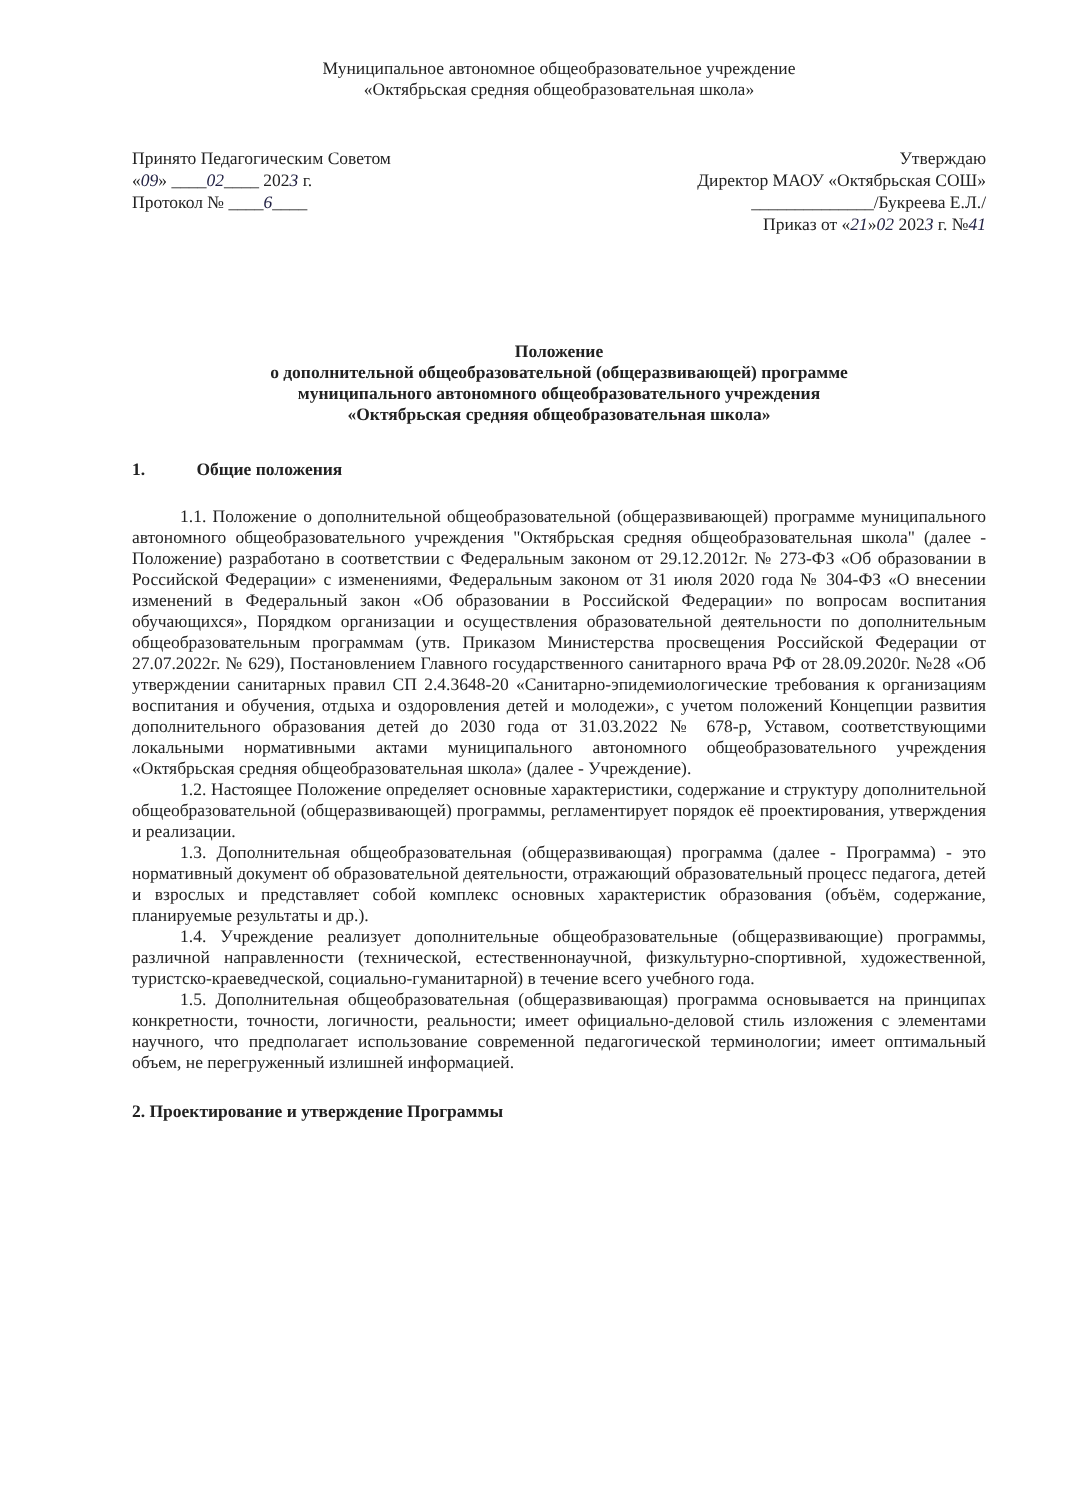Муниципальное автономное общеобразовательное учреждение
«Октябрьская средняя общеобразовательная школа»
Принято Педагогическим Советом
«09» ____02____ 2023 г.
Протокол № ____6____
Утверждаю
Директор МАОУ «Октябрьская СОШ»
______________/Букреева Е.Л./
Приказ от «21»02 2023 г. №41
Положение
о дополнительной общеобразовательной (общеразвивающей) программе
муниципального автономного общеобразовательного учреждения
«Октябрьская средняя общеобразовательная школа»
1. Общие положения
1.1. Положение о дополнительной общеобразовательной (общеразвивающей) программе муниципального автономного общеобразовательного учреждения "Октябрьская средняя общеобразовательная школа" (далее - Положение) разработано в соответствии с Федеральным законом от 29.12.2012г. № 273-ФЗ «Об образовании в Российской Федерации» с изменениями, Федеральным законом от 31 июля 2020 года № 304-ФЗ «О внесении изменений в Федеральный закон «Об образовании в Российской Федерации» по вопросам воспитания обучающихся», Порядком организации и осуществления образовательной деятельности по дополнительным общеобразовательным программам (утв. Приказом Министерства просвещения Российской Федерации от 27.07.2022г. № 629), Постановлением Главного государственного санитарного врача РФ от 28.09.2020г. №28 «Об утверждении санитарных правил СП 2.4.3648-20 «Санитарно-эпидемиологические требования к организациям воспитания и обучения, отдыха и оздоровления детей и молодежи», с учетом положений Концепции развития дополнительного образования детей до 2030 года от 31.03.2022 № 678-р, Уставом, соответствующими локальными нормативными актами муниципального автономного общеобразовательного учреждения «Октябрьская средняя общеобразовательная школа» (далее - Учреждение).
1.2. Настоящее Положение определяет основные характеристики, содержание и структуру дополнительной общеобразовательной (общеразвивающей) программы, регламентирует порядок её проектирования, утверждения и реализации.
1.3. Дополнительная общеобразовательная (общеразвивающая) программа (далее - Программа) - это нормативный документ об образовательной деятельности, отражающий образовательный процесс педагога, детей и взрослых и представляет собой комплекс основных характеристик образования (объём, содержание, планируемые результаты и др.).
1.4. Учреждение реализует дополнительные общеобразовательные (общеразвивающие) программы, различной направленности (технической, естественнонаучной, физкультурно-спортивной, художественной, туристско-краеведческой, социально-гуманитарной) в течение всего учебного года.
1.5. Дополнительная общеобразовательная (общеразвивающая) программа основывается на принципах конкретности, точности, логичности, реальности; имеет официально-деловой стиль изложения с элементами научного, что предполагает использование современной педагогической терминологии; имеет оптимальный объем, не перегруженный излишней информацией.
2. Проектирование и утверждение Программы